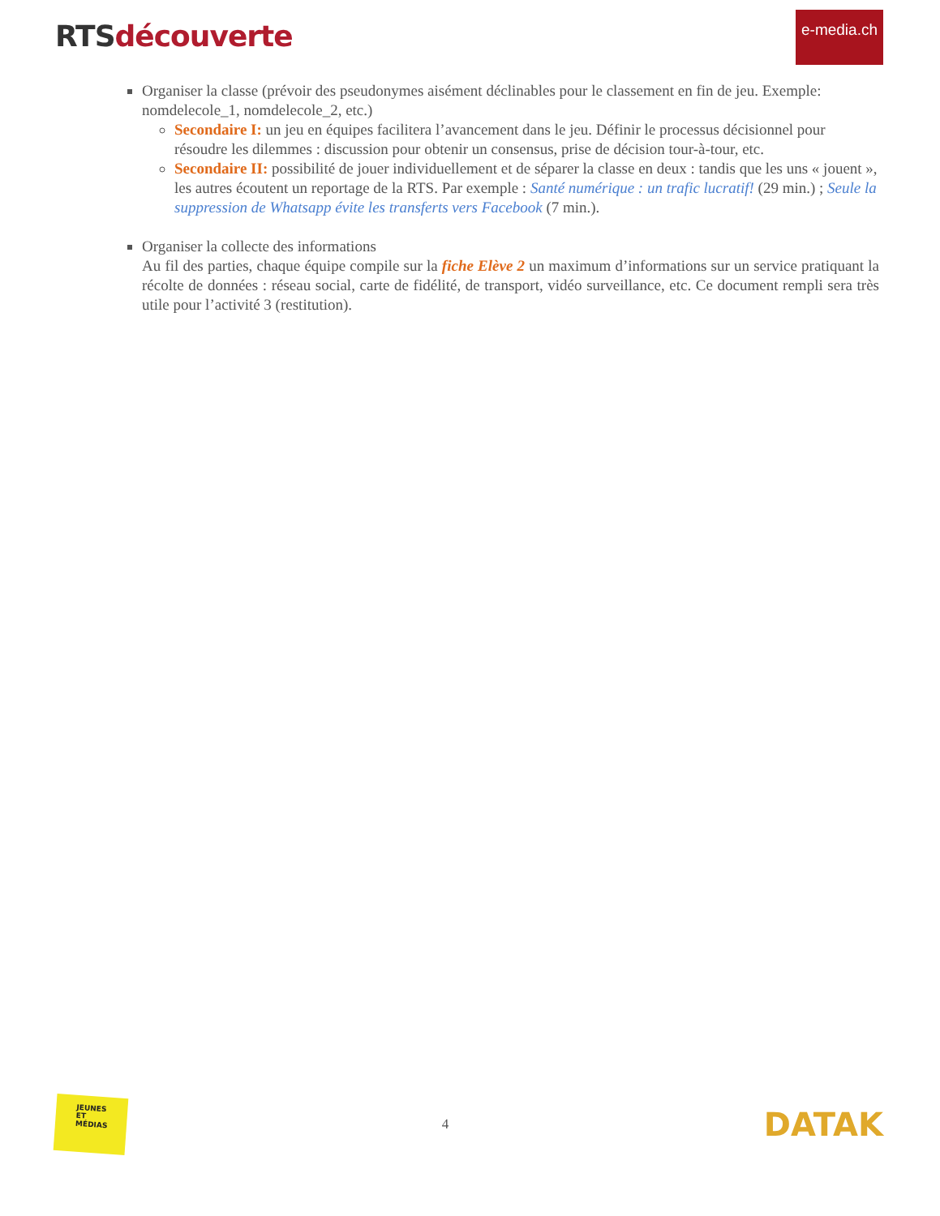RTS découverte
e-media.ch
Organiser la classe (prévoir des pseudonymes aisément déclinables pour le classement en fin de jeu. Exemple: nomdelecole_1, nomdelecole_2, etc.)
Secondaire I: un jeu en équipes facilitera l’avancement dans le jeu. Définir le processus décisionnel pour résoudre les dilemmes : discussion pour obtenir un consensus, prise de décision tour-à-tour, etc.
Secondaire II: possibilité de jouer individuellement et de séparer la classe en deux : tandis que les uns « jouent », les autres écoutent un reportage de la RTS. Par exemple : Santé numérique : un trafic lucratif! (29 min.) ; Seule la suppression de Whatsapp évite les transferts vers Facebook (7 min.).
Organiser la collecte des informations
Au fil des parties, chaque équipe compile sur la fiche Elève 2 un maximum d’informations sur un service pratiquant la récolte de données : réseau social, carte de fidélité, de transport, vidéo surveillance, etc. Ce document rempli sera très utile pour l’activité 3 (restitution).
JEUNES
ET
MÉDIAS
4
DATAK